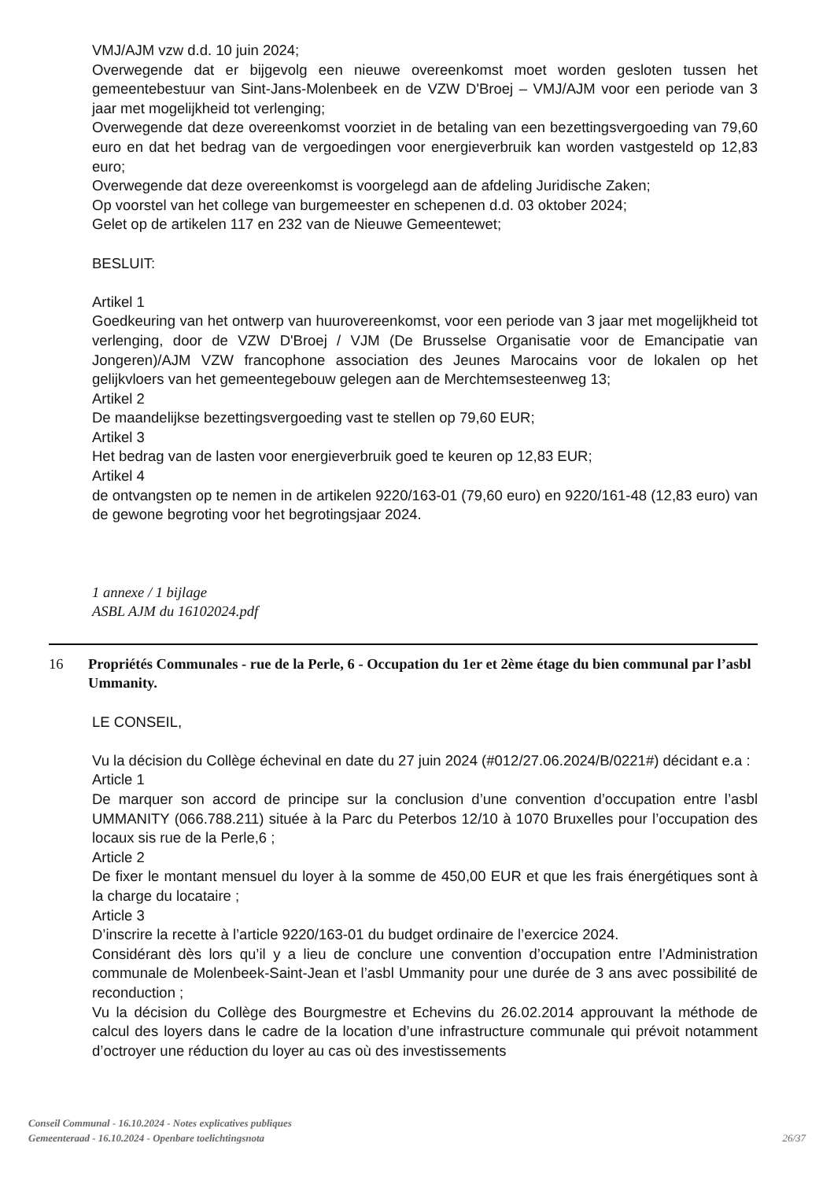VMJ/AJM vzw d.d. 10 juin 2024;
Overwegende dat er bijgevolg een nieuwe overeenkomst moet worden gesloten tussen het gemeentebestuur van Sint-Jans-Molenbeek en de VZW D'Broej – VMJ/AJM voor een periode van 3 jaar met mogelijkheid tot verlenging;
Overwegende dat deze overeenkomst voorziet in de betaling van een bezettingsvergoeding van 79,60 euro en dat het bedrag van de vergoedingen voor energieverbruik kan worden vastgesteld op 12,83 euro;
Overwegende dat deze overeenkomst is voorgelegd aan de afdeling Juridische Zaken;
Op voorstel van het college van burgemeester en schepenen d.d. 03 oktober 2024;
Gelet op de artikelen 117 en 232 van de Nieuwe Gemeentewet;
BESLUIT:
Artikel 1
Goedkeuring van het ontwerp van huurovereenkomst, voor een periode van 3 jaar met mogelijkheid tot verlenging, door de VZW D'Broej / VJM (De Brusselse Organisatie voor de Emancipatie van Jongeren)/AJM VZW francophone association des Jeunes Marocains voor de lokalen op het gelijkvloers van het gemeentegebouw gelegen aan de Merchtemsesteenweg 13;
Artikel 2
De maandelijkse bezettingsvergoeding vast te stellen op 79,60 EUR;
Artikel 3
Het bedrag van de lasten voor energieverbruik goed te keuren op 12,83 EUR;
Artikel 4
de ontvangsten op te nemen in de artikelen 9220/163-01 (79,60 euro) en 9220/161-48 (12,83 euro) van de gewone begroting voor het begrotingsjaar 2024.
1 annexe / 1 bijlage
ASBL AJM du 16102024.pdf
16 Propriétés Communales - rue de la Perle, 6 - Occupation du 1er et 2ème étage du bien communal par l’asbl Ummanity.
LE CONSEIL,
Vu la décision du Collège échevinal en date du 27 juin 2024 (#012/27.06.2024/B/0221#) décidant e.a :
Article 1
De marquer son accord de principe sur la conclusion d’une convention d’occupation entre l’asbl UMMANITY (066.788.211) située à la Parc du Peterbos 12/10 à 1070 Bruxelles pour l’occupation des locaux sis rue de la Perle,6 ;
Article 2
De fixer le montant mensuel du loyer à la somme de 450,00 EUR et que les frais énergétiques sont à la charge du locataire ;
Article 3
D’inscrire la recette à l’article 9220/163-01 du budget ordinaire de l’exercice 2024.
Considérant dès lors qu’il y a lieu de conclure une convention d’occupation entre l’Administration communale de Molenbeek-Saint-Jean et l’asbl Ummanity pour une durée de 3 ans avec possibilité de reconduction ;
Vu la décision du Collège des Bourgmestre et Echevins du 26.02.2014 approuvant la méthode de calcul des loyers dans le cadre de la location d’une infrastructure communale qui prévoit notamment d’octroyer une réduction du loyer au cas où des investissements
Conseil Communal - 16.10.2024 - Notes explicatives publiques
Gemeenteraad - 16.10.2024 - Openbare toelichtingsnota
26/37